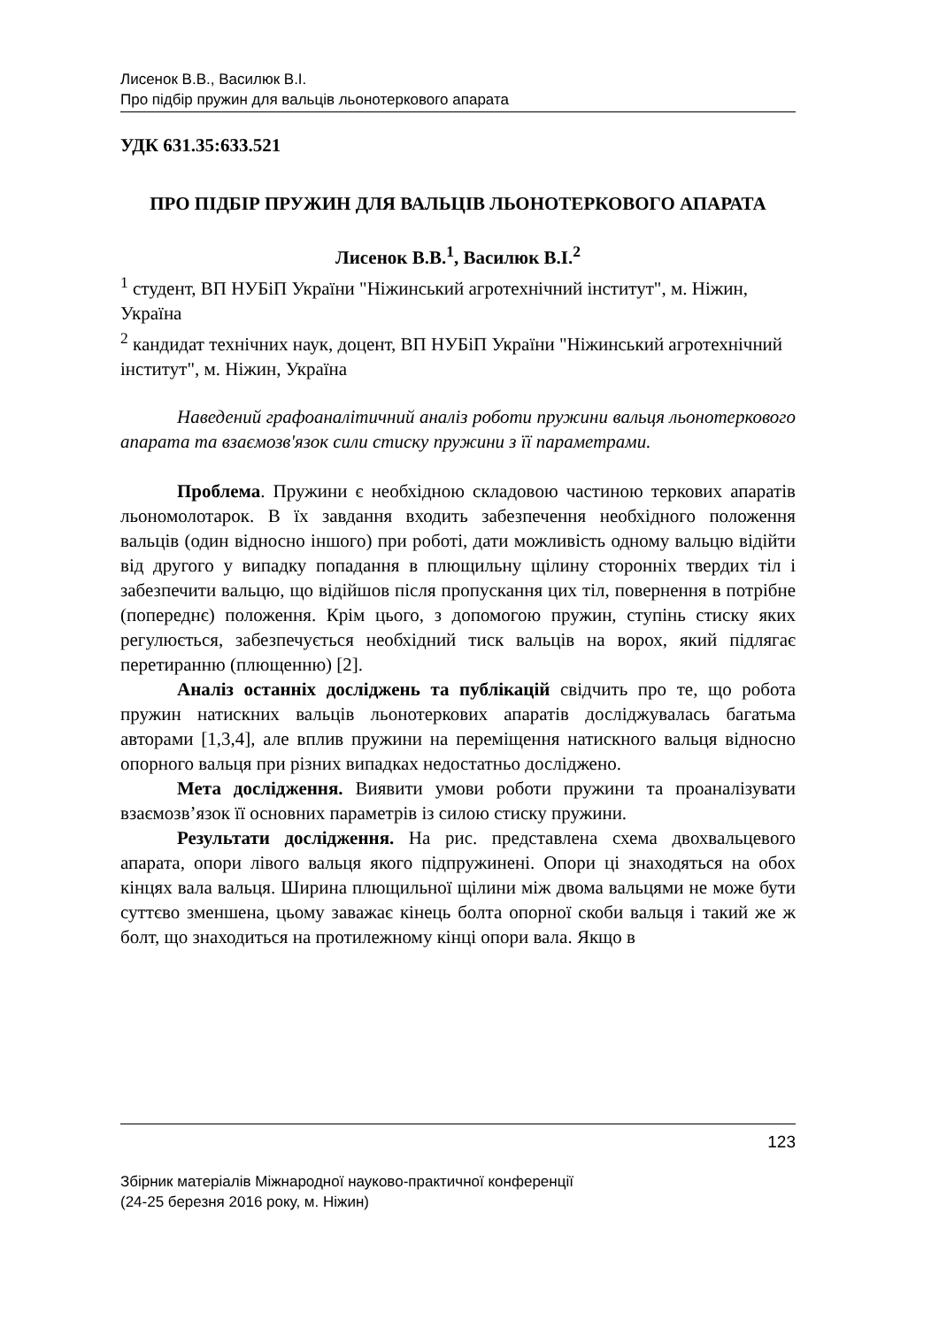Лисенок В.В., Василюк В.І.
Про підбір пружин для вальців льонотеркового апарата
УДК 631.35:633.521
ПРО ПІДБІР ПРУЖИН ДЛЯ ВАЛЬЦІВ ЛЬОНОТЕРКОВОГО АПАРАТА
Лисенок В.В.<sup>1</sup>, Василюк В.І.<sup>2</sup>
<sup>1</sup> студент, ВП НУБіП України "Ніжинський агротехнічний інститут", м. Ніжин, Україна
<sup>2</sup> кандидат технічних наук, доцент, ВП НУБіП України "Ніжинський агротехнічний інститут", м. Ніжин, Україна
Наведений графоаналітичний аналіз роботи пружини вальця льонотеркового апарата та взаємозв'язок сили стиску пружини з її параметрами.
Проблема. Пружини є необхідною складовою частиною теркових апаратів льономолотарок. В їх завдання входить забезпечення необхідного положення вальців (один відносно іншого) при роботі, дати можливість одному вальцю відійти від другого у випадку попадання в плющильну щілину сторонніх твердих тіл і забезпечити вальцю, що відійшов після пропускання цих тіл, повернення в потрібне (попереднє) положення. Крім цього, з допомогою пружин, ступінь стиску яких регулюється, забезпечується необхідний тиск вальців на ворох, який підлягає перетиранню (плющенню) [2].
Аналіз останніх досліджень та публікацій свідчить про те, що робота пружин натискних вальців льонотеркових апаратів досліджувалась багатьма авторами [1,3,4], але вплив пружини на переміщення натискного вальця відносно опорного вальця при різних випадках недостатньо досліджено.
Мета дослідження. Виявити умови роботи пружини та проаналізувати взаємозв’язок її основних параметрів із силою стиску пружини.
Результати дослідження. На рис. представлена схема двохвальцевого апарата, опори лівого вальця якого підпружинені. Опори ці знаходяться на обох кінцях вала вальця. Ширина плющильної щілини між двома вальцями не може бути суттєво зменшена, цьому заважає кінець болта опорної скоби вальця і такий же ж болт, що знаходиться на протилежному кінці опори вала. Якщо в
123
Збірник матеріалів Міжнародної науково-практичної конференції
(24-25 березня 2016 року, м. Ніжин)